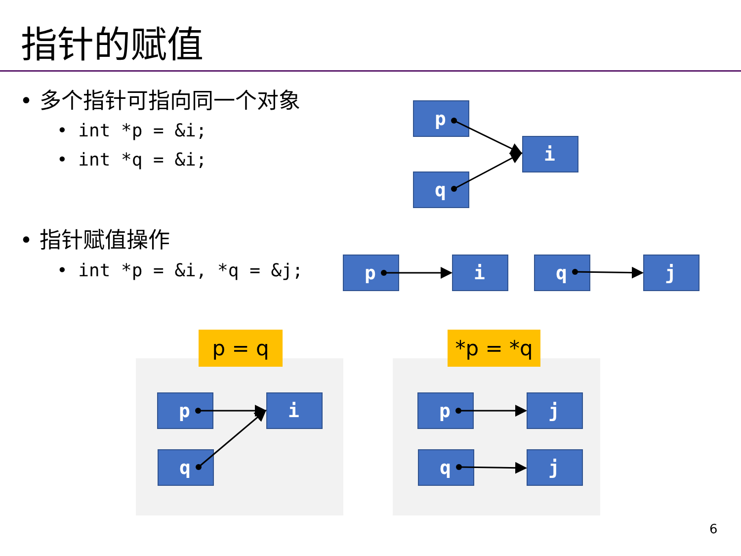指针的赋值
• 多个指针可指向同一个对象
• int *p = &i;
• int *q = &i;
• 指针赋值操作
• int *p = &i, *q = &j;
p
i
q
p i q j
p = q *p = *q
p i
q
p j
q j
6